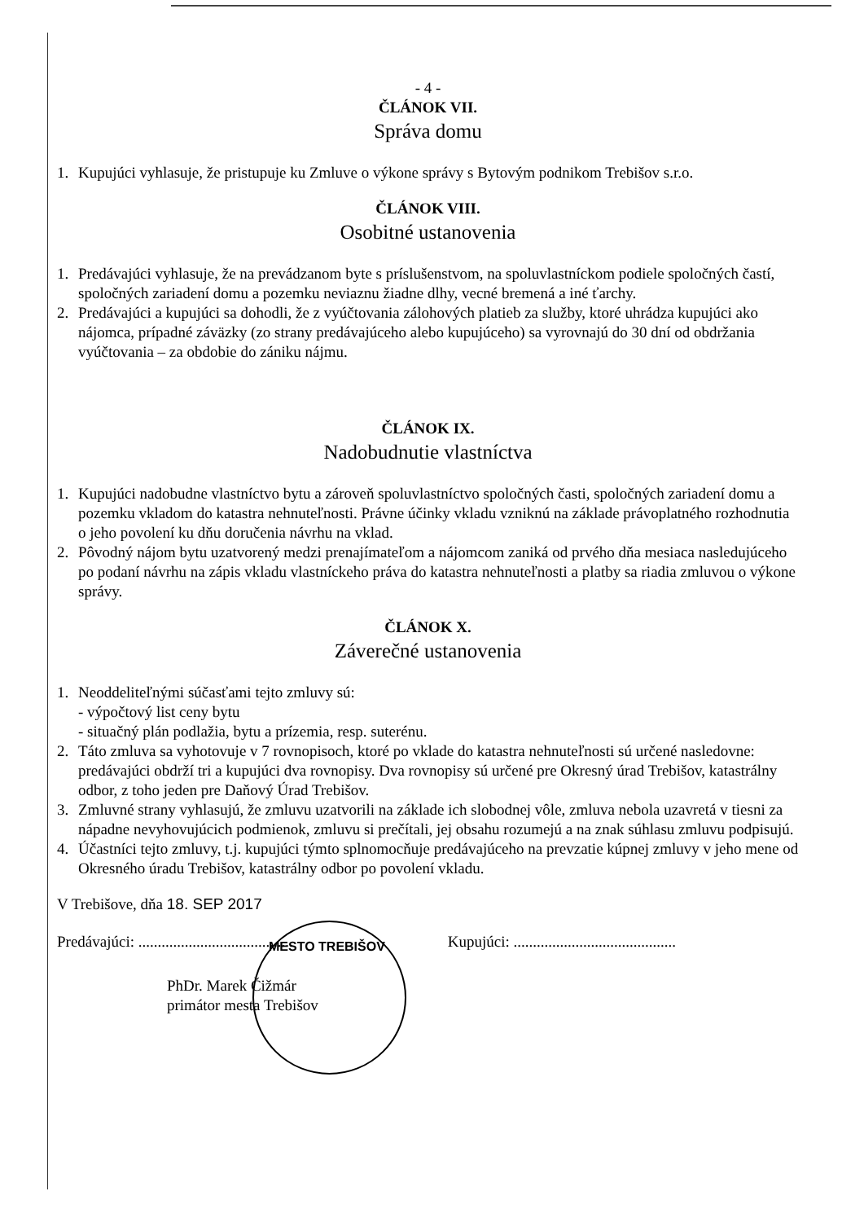- 4 -
ČLÁNOK VII.
Správa domu
1. Kupujúci vyhlasuje, že pristupuje ku Zmluve o výkone správy s Bytovým podnikom Trebišov s.r.o.
ČLÁNOK VIII.
Osobitné ustanovenia
1. Predávajúci vyhlasuje, že na prevádzanom byte s príslušenstvom, na spoluvlastníckom podiele spoločných častí, spoločných zariadení domu a pozemku neviaznu žiadne dlhy, vecné bremená a iné ťarchy.
2. Predávajúci a kupujúci sa dohodli, že z vyúčtovania zálohových platieb za služby, ktoré uhrádza kupujúci ako nájomca, prípadné záväzky (zo strany predávajúceho alebo kupujúceho) sa vyrovnajú do 30 dní od obdržania vyúčtovania – za obdobie do zániku nájmu.
ČLÁNOK IX.
Nadobudnutie vlastníctva
1. Kupujúci nadobudne vlastníctvo bytu a zároveň spoluvlastníctvo spoločných časti, spoločných zariadení domu a pozemku vkladom do katastra nehnuteľnosti. Právne účinky vkladu vzniknú na základe právoplatného rozhodnutia o jeho povolení ku dňu doručenia návrhu na vklad.
2. Pôvodný nájom bytu uzatvorený medzi prenajímateľom a nájomcom zaniká od prvého dňa mesiaca nasledujúceho po podaní návrhu na zápis vkladu vlastníckeho práva do katastra nehnuteľnosti a platby sa riadia zmluvou o výkone správy.
ČLÁNOK X.
Záverečné ustanovenia
1. Neoddeliteľnými súčasťami tejto zmluvy sú:
- výpočtový list ceny bytu
- situačný plán podlažia, bytu a prízemia, resp. suterénu.
2. Táto zmluva sa vyhotovuje v 7 rovnopisoch, ktoré po vklade do katastra nehnuteľnosti sú určené nasledovne:
predávajúci obdrží tri a kupujúci dva rovnopisy. Dva rovnopisy sú určené pre Okresný úrad Trebišov, katastrálny odbor, z toho jeden pre Daňový Úrad Trebišov.
3. Zmluvné strany vyhlasujú, že zmluvu uzatvorili na základe ich slobodnej vôle, zmluva nebola uzavretá v tiesni za nápadne nevyhovujúcich podmienok, zmluvu si prečítali, jej obsahu rozumejú a na znak súhlasu zmluvu podpisujú.
4. Účastníci tejto zmluvy, t.j. kupujúci týmto splnomocňuje predávajúceho na prevzatie kúpnej zmluvy v jeho mene od Okresného úradu Trebišov, katastrálny odbor po povolení vkladu.
V Trebišove, dňa 18. SEP 2017
Predávajúci: ........................................ Kupujúci: ..........................................
PhDr. Marek Čižmár
primátor mesta Trebišov
MESTO TREBIŠOV